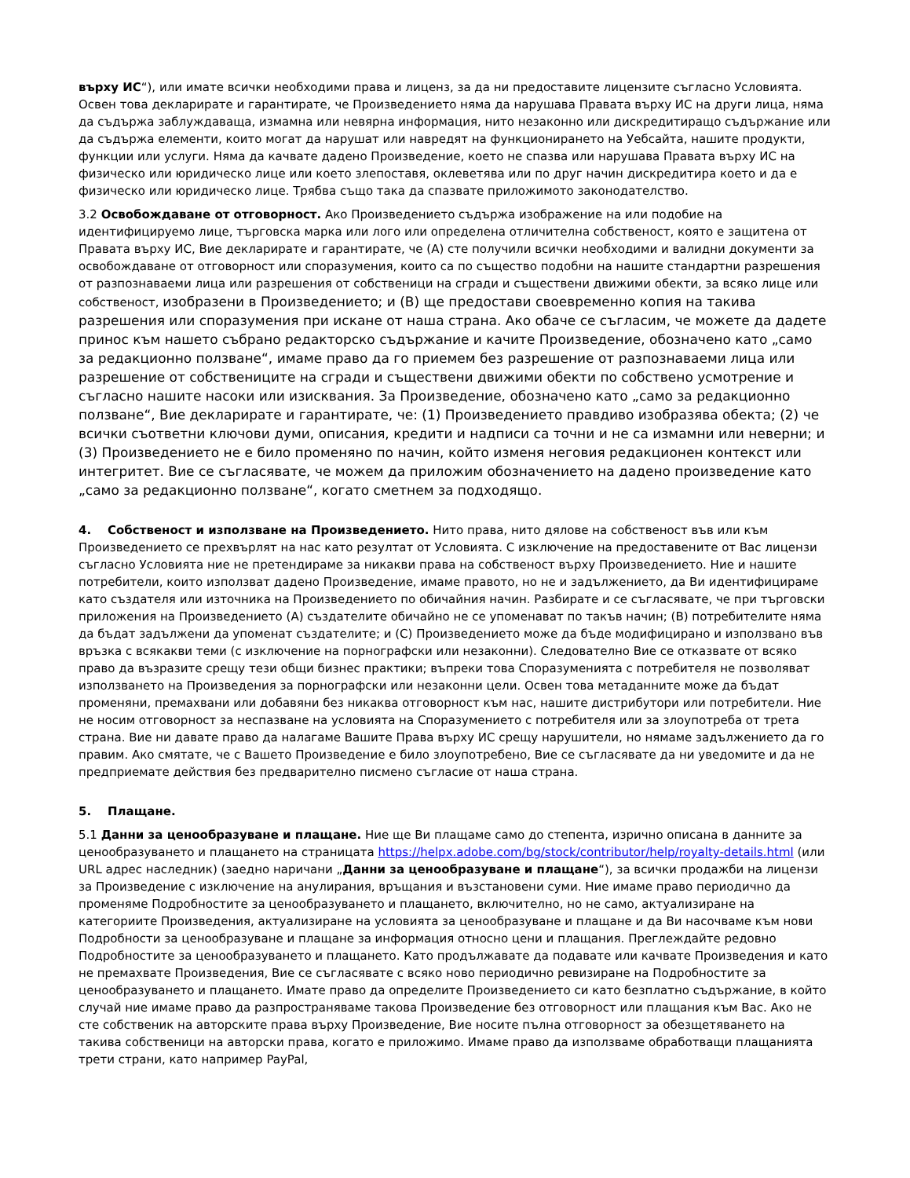върху ИС“), или имате всички необходими права и лиценз, за да ни предоставите лицензите съгласно Условията. Освен това декларирате и гарантирате, че Произведението няма да нарушава Правата върху ИС на други лица, няма да съдържа заблуждаваща, измамна или невярна информация, нито незаконно или дискредитиращо съдържание или да съдържа елементи, които могат да нарушат или навредят на функционирането на Уебсайта, нашите продукти, функции или услуги. Няма да качвате дадено Произведение, което не спазва или нарушава Правата върху ИС на физическо или юридическо лице или което злепоставя, оклеветява или по друг начин дискредитира което и да е физическо или юридическо лице. Трябва също така да спазвате приложимото законодателство.
3.2 Освобождаване от отговорност. Ако Произведението съдържа изображение на или подобие на идентифицируемо лице, търговска марка или лого или определена отличителна собственост, която е защитена от Правата върху ИС, Вие декларирате и гарантирате, че (A) сте получили всички необходими и валидни документи за освобождаване от отговорност или споразумения, които са по същество подобни на нашите стандартни разрешения от разпознаваеми лица или разрешения от собственици на сгради и съществени движими обекти, за всяко лице или собственост, изобразени в Произведението; и (B) ще предостави своевременно копия на такива разрешения или споразумения при искане от наша страна. Ако обаче се съгласим, че можете да дадете принос към нашето събрано редакторско съдържание и качите Произведение, обозначено като „само за редакционно ползване“, имаме право да го приемем без разрешение от разпознаваеми лица или разрешение от собствениците на сгради и съществени движими обекти по собствено усмотрение и съгласно нашите насоки или изисквания. За Произведение, обозначено като „само за редакционно ползване“, Вие декларирате и гарантирате, че: (1) Произведението правдиво изобразява обекта; (2) че всички съответни ключови думи, описания, кредити и надписи са точни и не са измамни или неверни; и (3) Произведението не е било променяно по начин, който изменя неговия редакционен контекст или интегритет. Вие се съгласявате, че можем да приложим обозначението на дадено произведение като „само за редакционно ползване“, когато сметнем за подходящо.
4. Собственост и използване на Произведението. Нито права, нито дялове на собственост във или към Произведението се прехвърлят на нас като резултат от Условията. С изключение на предоставените от Вас лицензи съгласно Условията ние не претендираме за никакви права на собственост върху Произведението. Ние и нашите потребители, които използват дадено Произведение, имаме правото, но не и задължението, да Ви идентифицираме като създателя или източника на Произведението по обичайния начин. Разбирате и се съгласявате, че при търговски приложения на Произведението (A) създателите обичайно не се упоменават по такъв начин; (B) потребителите няма да бъдат задължени да упоменат създателите; и (C) Произведението може да бъде модифицирано и използвано във връзка с всякакви теми (с изключение на порнографски или незаконни). Следователно Вие се отказвате от всяко право да възразите срещу тези общи бизнес практики; въпреки това Споразуменията с потребителя не позволяват използването на Произведения за порнографски или незаконни цели. Освен това метаданните може да бъдат променяни, премахвани или добавяни без никаква отговорност към нас, нашите дистрибутори или потребители. Ние не носим отговорност за неспазване на условията на Споразумението с потребителя или за злоупотреба от трета страна. Вие ни давате право да налагаме Вашите Права върху ИС срещу нарушители, но нямаме задължението да го правим. Ако смятате, че с Вашето Произведение е било злоупотребено, Вие се съгласявате да ни уведомите и да не предприемате действия без предварително писмено съгласие от наша страна.
5. Плащане.
5.1 Данни за ценообразуване и плащане. Ние ще Ви плащаме само до степента, изрично описана в данните за ценообразуването и плащането на страницата https://helpx.adobe.com/bg/stock/contributor/help/royalty-details.html (или URL адрес наследник) (заедно наричани „Данни за ценообразуване и плащане“), за всички продажби на лицензи за Произведение с изключение на анулирания, връщания и възстановени суми. Ние имаме право периодично да променяме Подробностите за ценообразуването и плащането, включително, но не само, актуализиране на категориите Произведения, актуализиране на условията за ценообразуване и плащане и да Ви насочваме към нови Подробности за ценообразуване и плащане за информация относно цени и плащания. Преглеждайте редовно Подробностите за ценообразуването и плащането. Като продължавате да подавате или качвате Произведения и като не премахвате Произведения, Вие се съгласявате с всяко ново периодично ревизиране на Подробностите за ценообразуването и плащането. Имате право да определите Произведението си като безплатно съдържание, в който случай ние имаме право да разпространяваме такова Произведение без отговорност или плащания към Вас. Ако не сте собственик на авторските права върху Произведение, Вие носите пълна отговорност за обезщетяването на такива собственици на авторски права, когато е приложимо. Имаме право да използваме обработващи плащанията трети страни, като например PayPal,